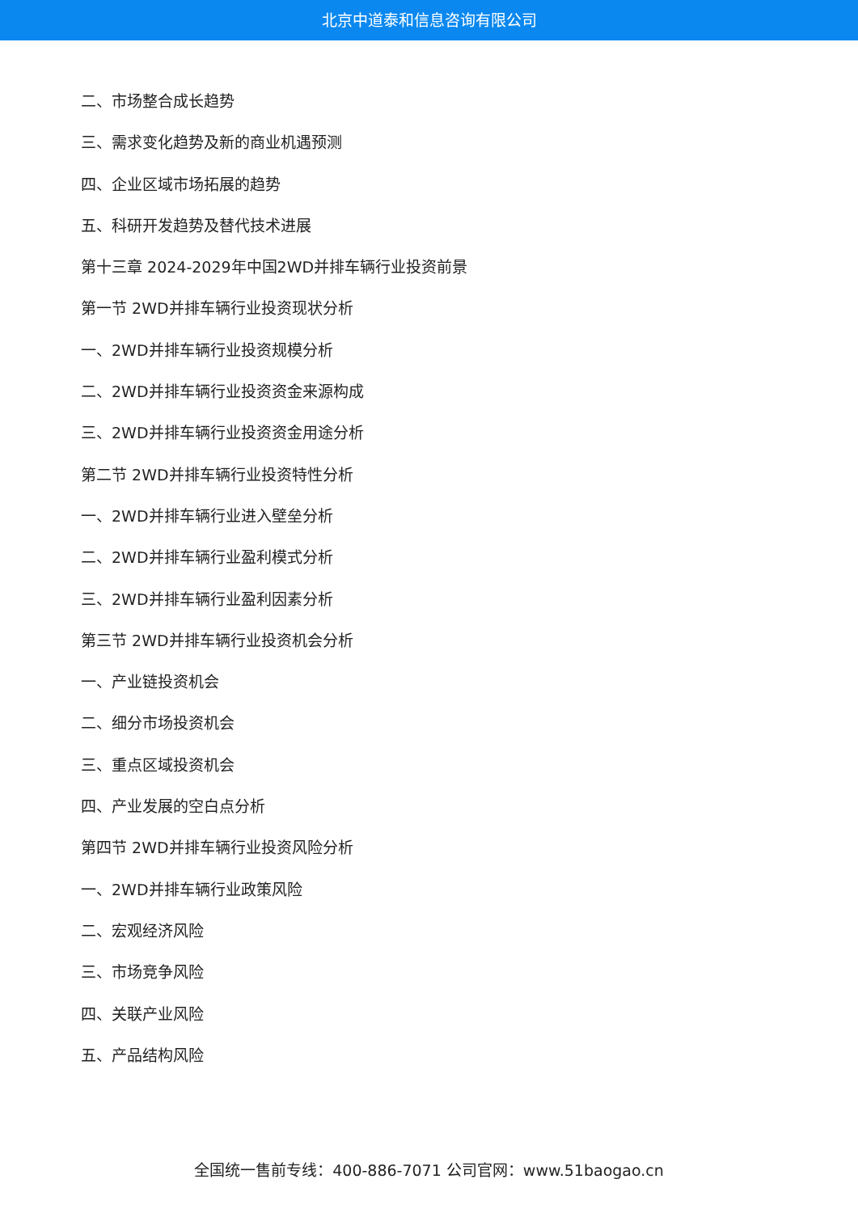北京中道泰和信息咨询有限公司
二、市场整合成长趋势
三、需求变化趋势及新的商业机遇预测
四、企业区域市场拓展的趋势
五、科研开发趋势及替代技术进展
第十三章 2024-2029年中国2WD并排车辆行业投资前景
第一节 2WD并排车辆行业投资现状分析
一、2WD并排车辆行业投资规模分析
二、2WD并排车辆行业投资资金来源构成
三、2WD并排车辆行业投资资金用途分析
第二节 2WD并排车辆行业投资特性分析
一、2WD并排车辆行业进入壁垒分析
二、2WD并排车辆行业盈利模式分析
三、2WD并排车辆行业盈利因素分析
第三节 2WD并排车辆行业投资机会分析
一、产业链投资机会
二、细分市场投资机会
三、重点区域投资机会
四、产业发展的空白点分析
第四节 2WD并排车辆行业投资风险分析
一、2WD并排车辆行业政策风险
二、宏观经济风险
三、市场竞争风险
四、关联产业风险
五、产品结构风险
全国统一售前专线：400-886-7071 公司官网：www.51baogao.cn